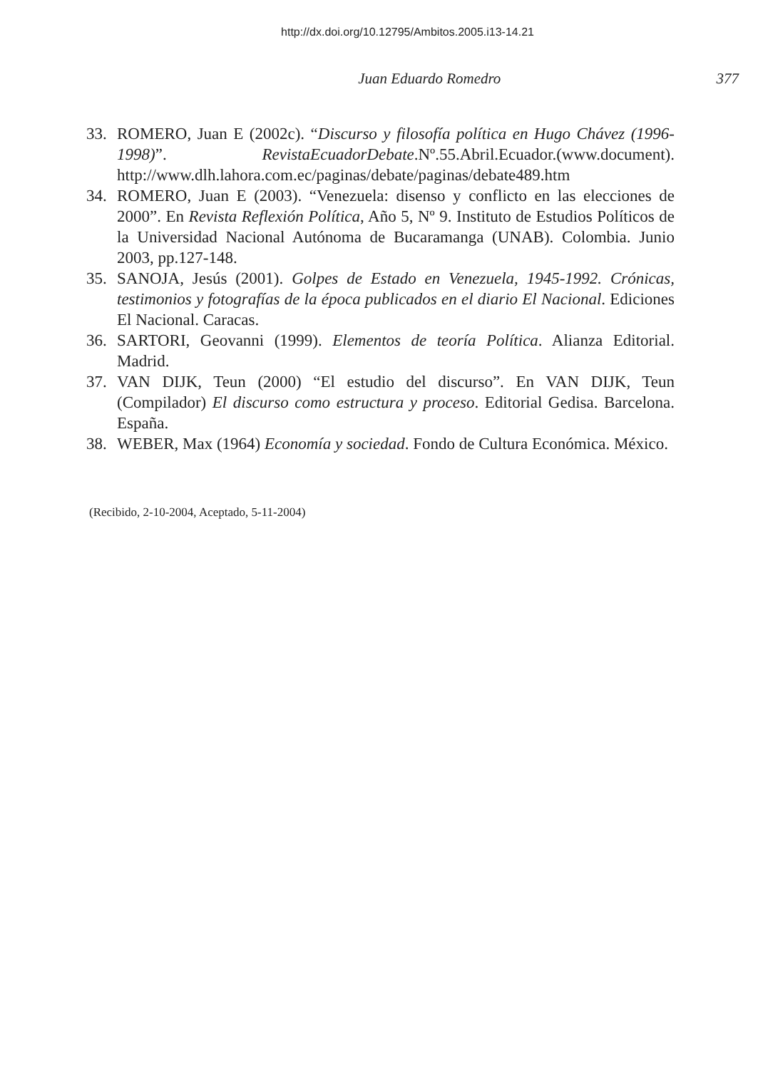http://dx.doi.org/10.12795/Ambitos.2005.i13-14.21
Juan Eduardo Romedro 377
33. ROMERO, Juan E (2002c). “Discurso y filosofía política en Hugo Chávez (1996-1998)”. RevistaEcuadorDebate.Nº.55.Abril.Ecuador.(www.document). http://www.dlh.lahora.com.ec/paginas/debate/paginas/debate489.htm
34. ROMERO, Juan E (2003). “Venezuela: disenso y conflicto en las elecciones de 2000”. En Revista Reflexión Política, Año 5, Nº 9. Instituto de Estudios Políticos de la Universidad Nacional Autónoma de Bucaramanga (UNAB). Colombia. Junio 2003, pp.127-148.
35. SANOJA, Jesús (2001). Golpes de Estado en Venezuela, 1945-1992. Crónicas, testimonios y fotografías de la época publicados en el diario El Nacional. Ediciones El Nacional. Caracas.
36. SARTORI, Geovanni (1999). Elementos de teoría Política. Alianza Editorial. Madrid.
37. VAN DIJK, Teun (2000) “El estudio del discurso”. En VAN DIJK, Teun (Compilador) El discurso como estructura y proceso. Editorial Gedisa. Barcelona. España.
38. WEBER, Max (1964) Economía y sociedad. Fondo de Cultura Económica. México.
(Recibido, 2-10-2004, Aceptado, 5-11-2004)